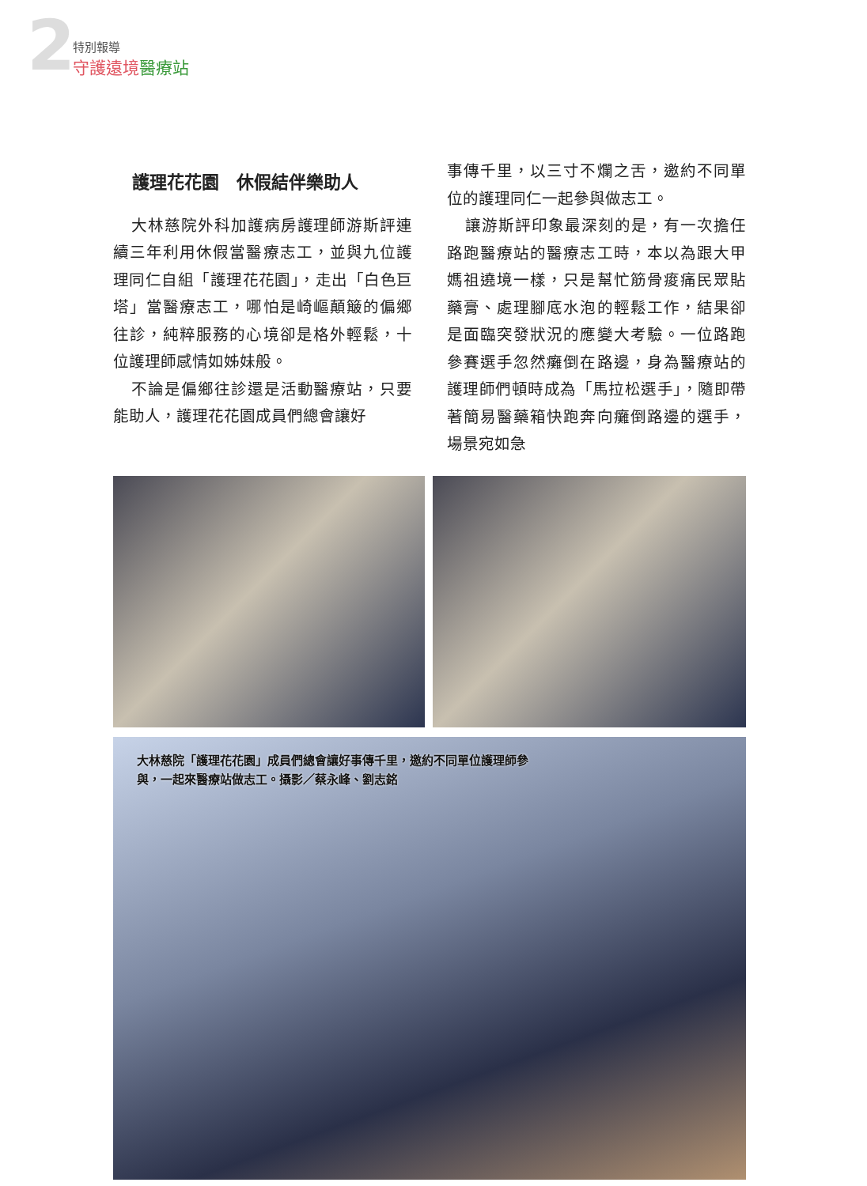2
特別報導
守護遠境醫療站
護理花花園　休假結伴樂助人
大林慈院外科加護病房護理師游斯評連續三年利用休假當醫療志工，並與九位護理同仁自組「護理花花園」，走出「白色巨塔」當醫療志工，哪怕是崎嶇顛簸的偏鄉往診，純粹服務的心境卻是格外輕鬆，十位護理師感情如姊妹般。
不論是偏鄉往診還是活動醫療站，只要能助人，護理花花園成員們總會讓好
事傳千里，以三寸不爛之舌，邀約不同單位的護理同仁一起參與做志工。
讓游斯評印象最深刻的是，有一次擔任路跑醫療站的醫療志工時，本以為跟大甲媽祖遶境一樣，只是幫忙筋骨痠痛民眾貼藥膏、處理腳底水泡的輕鬆工作，結果卻是面臨突發狀況的應變大考驗。一位路跑參賽選手忽然癱倒在路邊，身為醫療站的護理師們頓時成為「馬拉松選手」，隨即帶著簡易醫藥箱快跑奔向癱倒路邊的選手，場景宛如急
大林慈院「護理花花園」成員們總會讓好事傳千里，邀約不同單位護理師參與，一起來醫療站做志工。攝影／蔡永峰、劉志銘